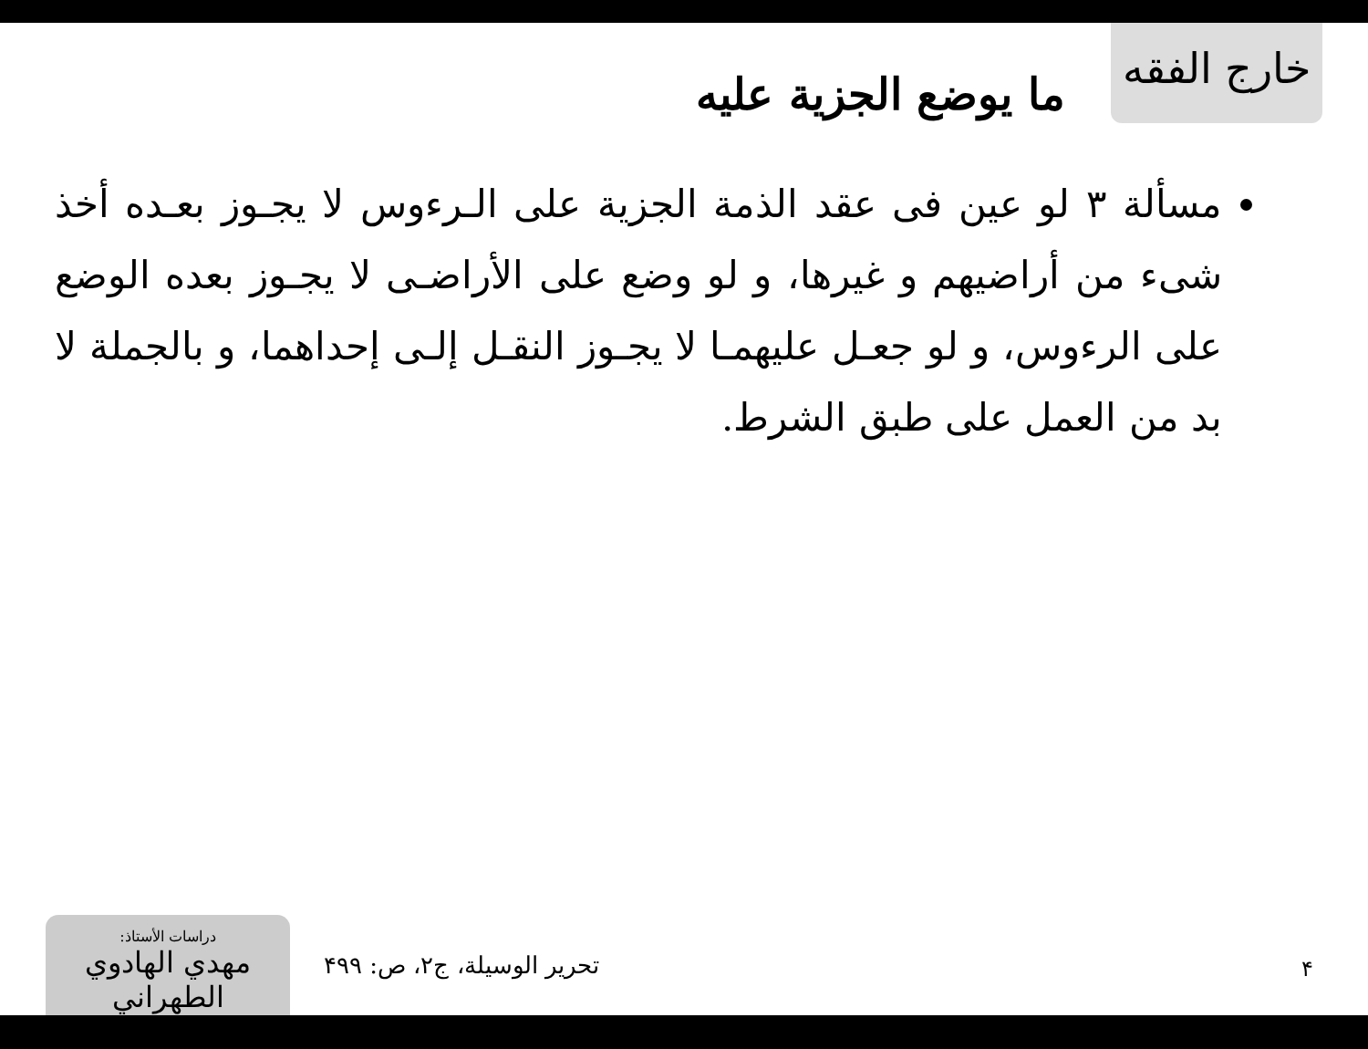خارج الفقه
ما يوضع الجزية عليه
مسألة ٣ لو عين فى عقد الذمة الجزية على الـرءوس لا يجـوز بعـده أخذ شىء من أراضيهم و غيرها، و لو وضع على الأراضـى لا يجـوز بعده الوضع على الرءوس، و لو جعـل عليهمـا لا يجـوز النقـل إلـى إحداهما، و بالجملة لا بد من العمل على طبق الشرط.
دراسات الأستاذ:
مهدي الهادوي الطهراني
تحرير الوسيلة، ج۲، ص: ۴۹۹ ۴